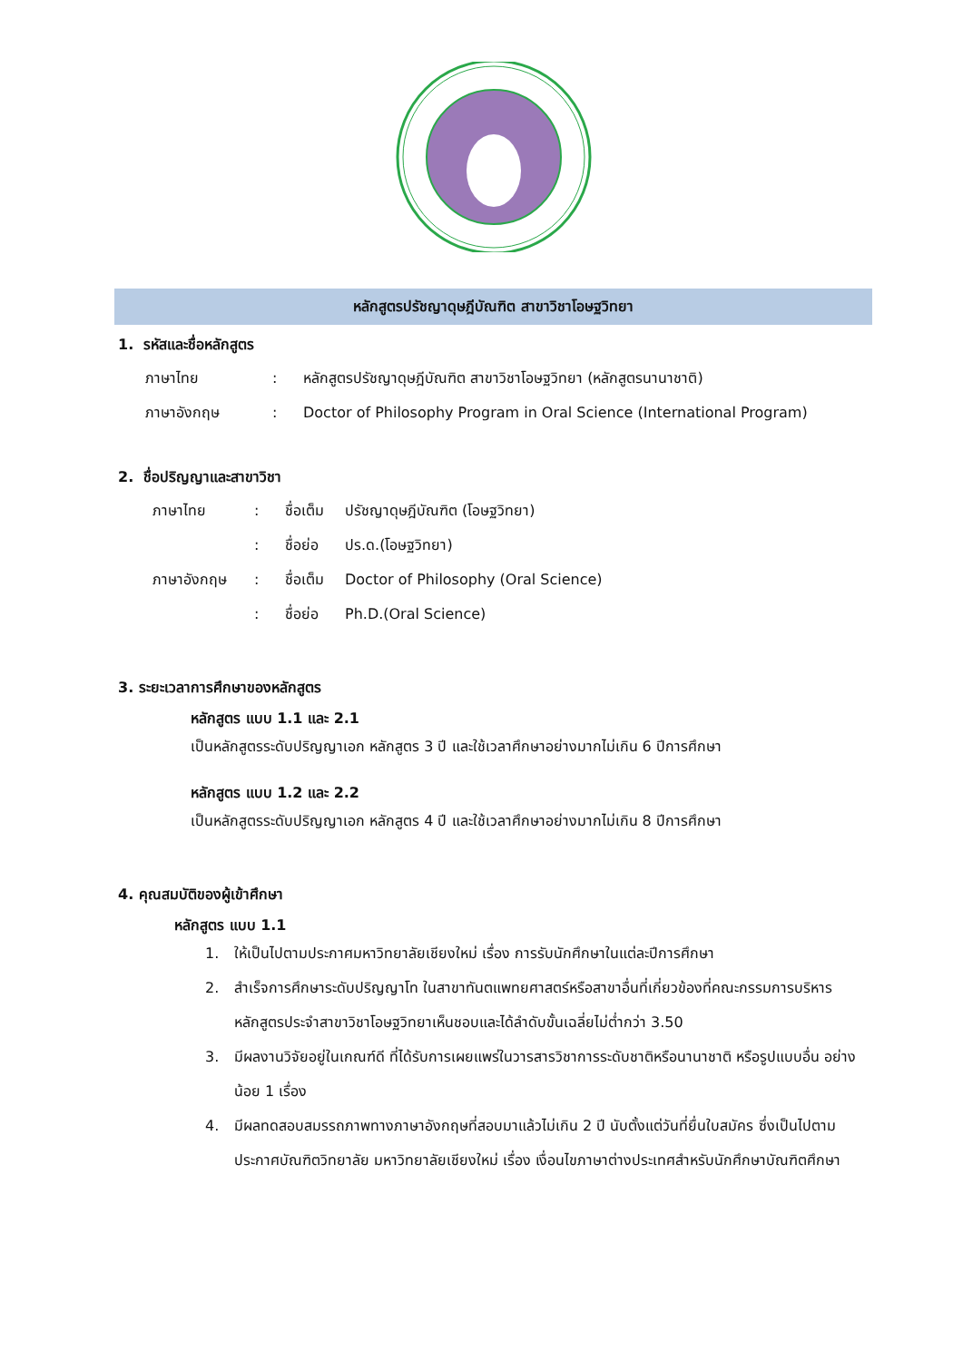หลักสูตรปรัชญาดุษฎีบัณฑิต สาขาวิชาโอษฐวิทยา
1. รหัสและชื่อหลักสูตร
ภาษาไทย: หลักสูตรปรัชญาดุษฎีบัณฑิต สาขาวิชาโอษฐวิทยา (หลักสูตรนานาชาติ)
ภาษาอังกฤษ: Doctor of Philosophy Program in Oral Science (International Program)
2. ชื่อปริญญาและสาขาวิชา
ภาษาไทย: ชื่อเต็ม ปรัชญาดุษฎีบัณฑิต (โอษฐวิทยา)
: ชื่อย่อ ปร.ด.(โอษฐวิทยา)
ภาษาอังกฤษ: ชื่อเต็ม Doctor of Philosophy (Oral Science)
: ชื่อย่อ Ph.D.(Oral Science)
3. ระยะเวลาการศึกษาของหลักสูตร
หลักสูตร แบบ 1.1 และ 2.1
เป็นหลักสูตรระดับปริญญาเอก หลักสูตร 3 ปี และใช้เวลาศึกษาอย่างมากไม่เกิน 6 ปีการศึกษา
หลักสูตร แบบ 1.2 และ 2.2
เป็นหลักสูตรระดับปริญญาเอก หลักสูตร 4 ปี และใช้เวลาศึกษาอย่างมากไม่เกิน 8 ปีการศึกษา
4. คุณสมบัติของผู้เข้าศึกษา
หลักสูตร แบบ 1.1
1. ให้เป็นไปตามประกาศมหาวิทยาลัยเชียงใหม่ เรื่อง การรับนักศึกษาในแต่ละปีการศึกษา
2. สำเร็จการศึกษาระดับปริญญาโท ในสาขาทันตแพทยศาสตร์หรือสาขาอื่นที่เกี่ยวข้องที่คณะกรรมการบริหารหลักสูตรประจำสาขาวิชาโอษฐวิทยาเห็นชอบและได้ลำดับขั้นเฉลี่ยไม่ต่ำกว่า 3.50
3. มีผลงานวิจัยอยู่ในเกณฑ์ดี ที่ได้รับการเผยแพร่ในวารสารวิชาการระดับชาติหรือนานาชาติ หรือรูปแบบอื่น อย่างน้อย 1 เรื่อง
4. มีผลทดสอบสมรรถภาพทางภาษาอังกฤษที่สอบมาแล้วไม่เกิน 2 ปี นับตั้งแต่วันที่ยื่นใบสมัคร ซึ่งเป็นไปตามประกาศบัณฑิตวิทยาลัย มหาวิทยาลัยเชียงใหม่ เรื่อง เงื่อนไขภาษาต่างประเทศสำหรับนักศึกษาบัณฑิตศึกษา